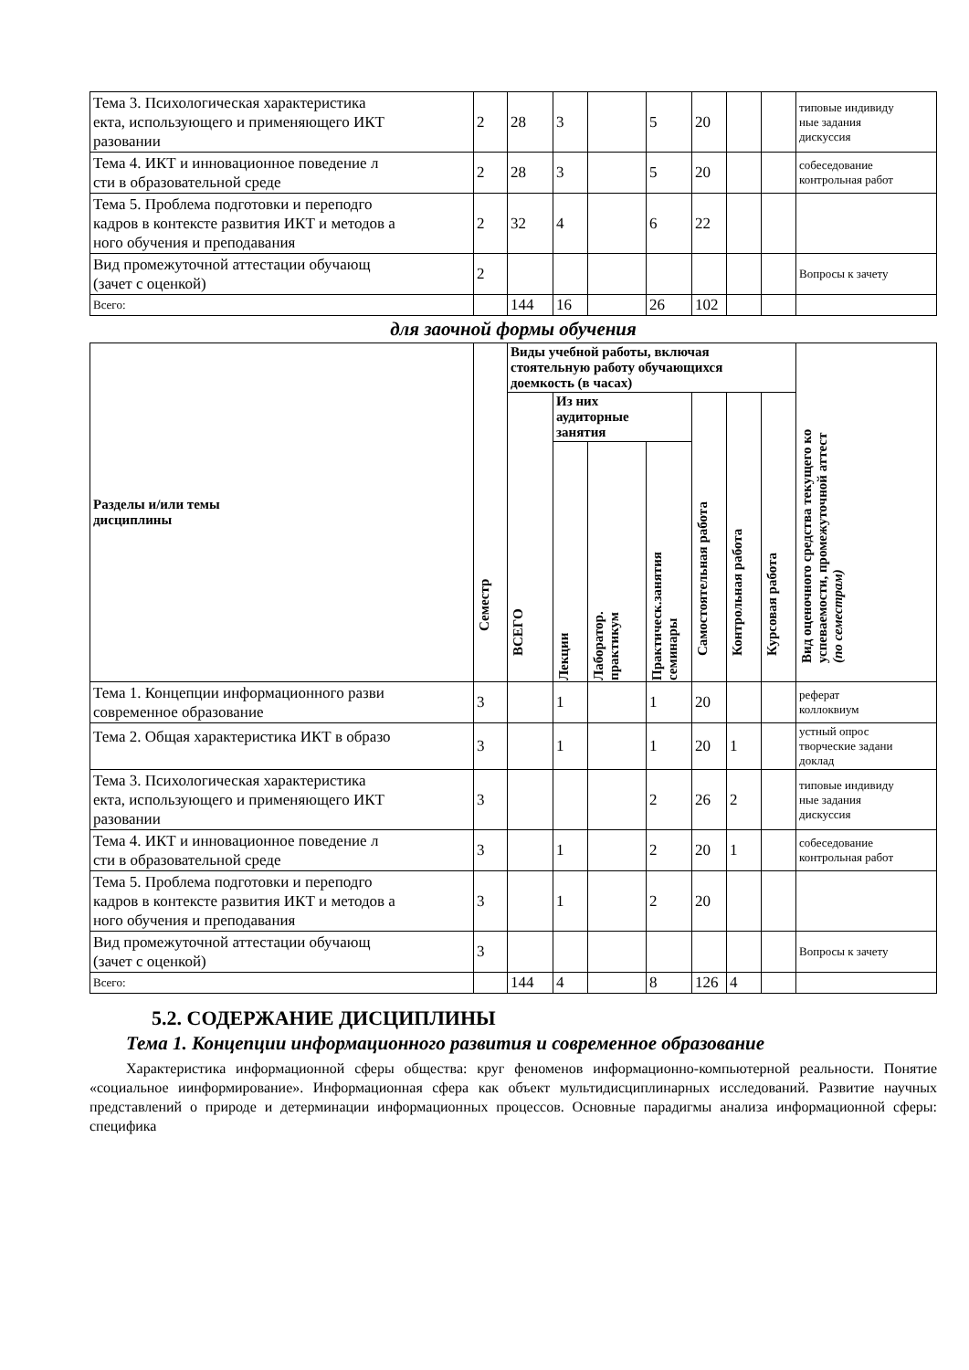| Тема 3. Психологическая характеристика екта, использующего и применяющего ИКТ разовании | 2 | 28 | 3 | | 5 | 20 | | | типовые индивиду ные задания дискуссия |
| Тема 4. ИКТ и инновационное поведение л сти в образовательной среде | 2 | 28 | 3 | | 5 | 20 | | | собеседование контрольная работ |
| Тема 5. Проблема подготовки и переподго кадров в контексте развития ИКТ и методов а ного обучения и преподавания | 2 | 32 | 4 | | 6 | 22 | | | |
| Вид промежуточной аттестации обучающ (зачет с оценкой) | 2 | | | | | | | | Вопросы к зачету |
| Всего: | | 144 | 16 | | 26 | 102 | | | |
для заочной формы обучения
| Разделы и/или темы дисциплины | Семестр | Виды учебной работы, включая стоятельную работу обучающихся доемкость (в часах) | | | | | | | Вид оценочного средства текущего ко успеваемости, промежуточной аттест (по семестрам) |
| --- | --- | --- | --- | --- | --- | --- | --- | --- | --- |
| | | ВСЕГО | Из них аудиторные занятия | | | Самостоятельная работа | Контрольная работа | Курсовая работа | |
| | | | Лекции | Лаборатор. практикум | Практическ.занятия семинары | | | | |
| Тема 1. Концепции информационного разви современное образование | 3 | | 1 | | 1 | 20 | | | реферат коллоквиум |
| Тема 2. Общая характеристика ИКТ в образо | 3 | | 1 | | 1 | 20 | 1 | | устный опрос творческие задани доклад |
| Тема 3. Психологическая характеристика екта, использующего и применяющего ИКТ разовании | 3 | | | | 2 | 26 | 2 | | типовые индивиду ные задания дискуссия |
| Тема 4. ИКТ и инновационное поведение л сти в образовательной среде | 3 | | 1 | | 2 | 20 | 1 | | собеседование контрольная работ |
| Тема 5. Проблема подготовки и переподго кадров в контексте развития ИКТ и методов а ного обучения и преподавания | 3 | | 1 | | 2 | 20 | | | |
| Вид промежуточной аттестации обучающ (зачет с оценкой) | 3 | | | | | | | | Вопросы к зачету |
| Всего: | | 144 | 4 | | 8 | 126 | 4 | | |
5.2. СОДЕРЖАНИЕ ДИСЦИПЛИНЫ
Тема 1. Концепции информационного развития и современное образование
Характеристика информационной сферы общества: круг феноменов информационно-компьютерной реальности. Понятие «социальное иинформирование». Информационная сфера как объект мультидисциплинарных исследований. Развитие научных представлений о природе и детерминации информационных процессов. Основные парадигмы анализа информационной сферы: специфика